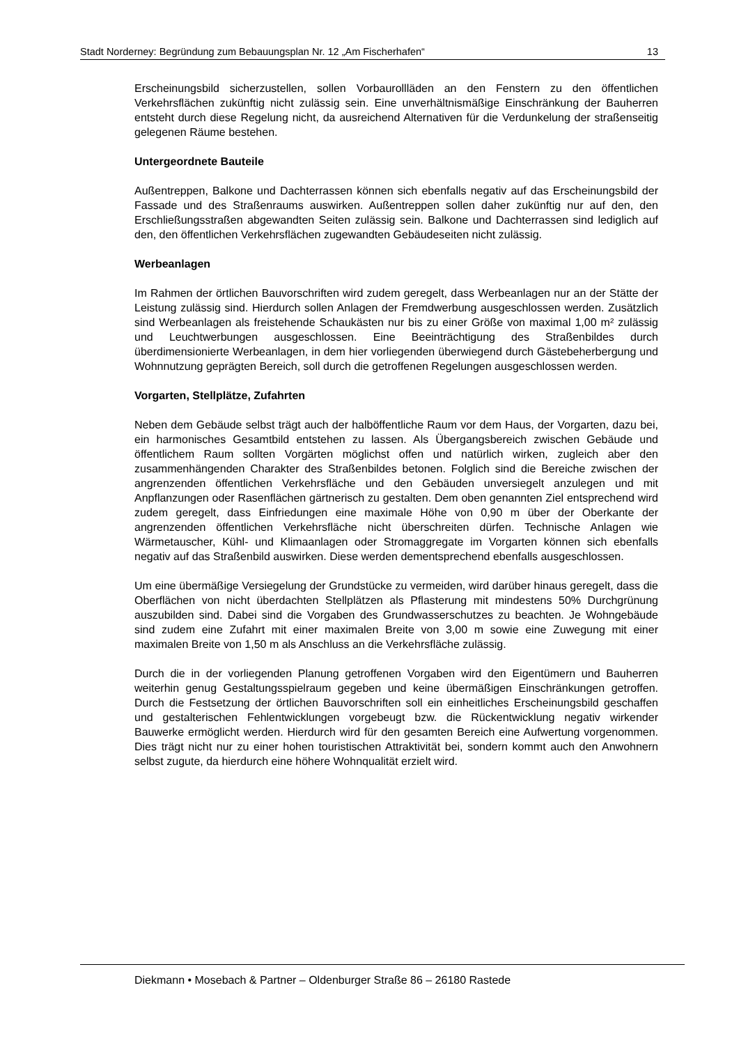Stadt Norderney: Begründung zum Bebauungsplan Nr. 12 „Am Fischerhafen“ 13
Erscheinungsbild sicherzustellen, sollen Vorbaurollläden an den Fenstern zu den öffentlichen Verkehrsflächen zukünftig nicht zulässig sein. Eine unverhältnismäßige Einschränkung der Bauherren entsteht durch diese Regelung nicht, da ausreichend Alternativen für die Verdunkelung der straßenseitig gelegenen Räume bestehen.
Untergeordnete Bauteile
Außentreppen, Balkone und Dachterrassen können sich ebenfalls negativ auf das Erscheinungsbild der Fassade und des Straßenraums auswirken. Außentreppen sollen daher zukünftig nur auf den, den Erschließungsstraßen abgewandten Seiten zulässig sein. Balkone und Dachterrassen sind lediglich auf den, den öffentlichen Verkehrsflächen zugewandten Gebäudeseiten nicht zulässig.
Werbeanlagen
Im Rahmen der örtlichen Bauvorschriften wird zudem geregelt, dass Werbeanlagen nur an der Stätte der Leistung zulässig sind. Hierdurch sollen Anlagen der Fremdwerbung ausgeschlossen werden. Zusätzlich sind Werbeanlagen als freistehende Schaukästen nur bis zu einer Größe von maximal 1,00 m² zulässig und Leuchtwerbungen ausgeschlossen. Eine Beeinträchtigung des Straßenbildes durch überdimensionierte Werbeanlagen, in dem hier vorliegenden überwiegend durch Gästebeherbergung und Wohnnutzung geprägten Bereich, soll durch die getroffenen Regelungen ausgeschlossen werden.
Vorgarten, Stellplätze, Zufahrten
Neben dem Gebäude selbst trägt auch der halböffentliche Raum vor dem Haus, der Vorgarten, dazu bei, ein harmonisches Gesamtbild entstehen zu lassen. Als Übergangsbereich zwischen Gebäude und öffentlichem Raum sollten Vorgärten möglichst offen und natürlich wirken, zugleich aber den zusammenhängenden Charakter des Straßenbildes betonen. Folglich sind die Bereiche zwischen der angrenzenden öffentlichen Verkehrsfläche und den Gebäuden unversiegelt anzulegen und mit Anpflanzungen oder Rasenflächen gärtnerisch zu gestalten. Dem oben genannten Ziel entsprechend wird zudem geregelt, dass Einfriedungen eine maximale Höhe von 0,90 m über der Oberkante der angrenzenden öffentlichen Verkehrsfläche nicht überschreiten dürfen. Technische Anlagen wie Wärmetauscher, Kühl- und Klimaanlagen oder Stromaggregate im Vorgarten können sich ebenfalls negativ auf das Straßenbild auswirken. Diese werden dementsprechend ebenfalls ausgeschlossen.
Um eine übermäßige Versiegelung der Grundstücke zu vermeiden, wird darüber hinaus geregelt, dass die Oberflächen von nicht überdachten Stellplätzen als Pflasterung mit mindestens 50% Durchgrünung auszubilden sind. Dabei sind die Vorgaben des Grundwasserschutzes zu beachten. Je Wohngebäude sind zudem eine Zufahrt mit einer maximalen Breite von 3,00 m sowie eine Zuwegung mit einer maximalen Breite von 1,50 m als Anschluss an die Verkehrsfläche zulässig.
Durch die in der vorliegenden Planung getroffenen Vorgaben wird den Eigentümern und Bauherren weiterhin genug Gestaltungsspielraum gegeben und keine übermäßigen Einschränkungen getroffen. Durch die Festsetzung der örtlichen Bauvorschriften soll ein einheitliches Erscheinungsbild geschaffen und gestalterischen Fehlentwicklungen vorgebeugt bzw. die Rückentwicklung negativ wirkender Bauwerke ermöglicht werden. Hierdurch wird für den gesamten Bereich eine Aufwertung vorgenommen. Dies trägt nicht nur zu einer hohen touristischen Attraktivität bei, sondern kommt auch den Anwohnern selbst zugute, da hierdurch eine höhere Wohnqualität erzielt wird.
Diekmann • Mosebach & Partner – Oldenburger Straße 86 – 26180 Rastede